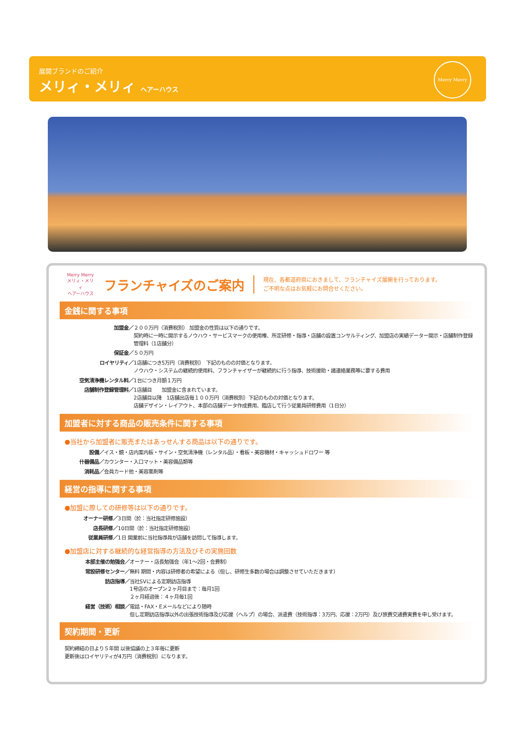展開ブランドのご紹介
メリィ・メリィ ヘアーハウス
Merry Merry
Merry Merry
メリィ・メリィ
ヘアーハウス
フランチャイズのご案内
現在、各都道府県におきまして、フランチャイズ展開を行っております。
ご不明な点はお気軽にお問合せください。
金銭に関する事項
加盟金／ ２００万円（消費税別） 加盟金の性質は以下の通りです。
契約時に一時に開示するノウハウ・サービスマークの使用権、所定研修・指導・店舗の設置コンサルティング、加盟店の実績データー開示・店舗制作登録管理料（1店舗分）
保証金／ ５０万円
ロイヤリティ／ 1店舗につき5万円（消費税別） 下記のものの対価となります。
ノウハウ・システムの継続的使用料、フランチャイザーが継続的に行う指導、技術援助・諸連絡業務等に要する費用
空気清浄機レンタル料／ 1台につき月額１万円
店舗制作登録管理料／ 1店舗目　　加盟金に含まれています。
2店舗目以降　1店舗出店毎１００万円（消費税別）下記のものの対価となります。
店舗デザイン・レイアウト、本部の店舗データ作成費用、臨店して行う従業員研修費用（1日分）
加盟者に対する商品の販売条件に関する事項
●当社から加盟者に販売またはあっせんする商品は以下の通りです。
設備／ イス・鏡・店内案内板・サイン・空気清浄機（レンタル品）・看板・美容機材・キャッシュドロワー 等
什器備品／ カウンター・入口マット・美容備品類等
消耗品／ 会員カード他・美容薬剤等
経営の指導に関する事項
●加盟に際しての研修等は以下の通りです。
オーナー研修／ 3日間（於：当社指定研修施設）
店長研修／ 10日間（於：当社指定研修施設）
従業員研修／ 1日 開業前に当社指導員が店舗を訪問して指導します。
●加盟店に対する継続的な経営指導の方法及びその実施回数
本部主催の勉強会／ オーナー・店長勉強会（年1～2回・会費制）
常設研修センター／ 無料 期間・内容は研修者の希望による（但し、研修生多数の場合は調整させていただきます）
訪店指導／ 当社SVによる定期訪店指導
1号店のオープン２ヶ月目まで：毎月1回
２ヶ月経過後：４ヶ月毎1回
経営（技術）相談／ 電話・FAX・Eメールなどにより随時
但し定期訪店指導以外の出張技術指導及び応援（ヘルプ）の場合、派遣費（技術指導：3万円、応援：2万円）及び旅費交通費実費を申し受けます。
契約期間・更新
契約締結の日より５年間 以後協議の上３年毎に更新
更新後はロイヤリティが4万円（消費税別）になります。